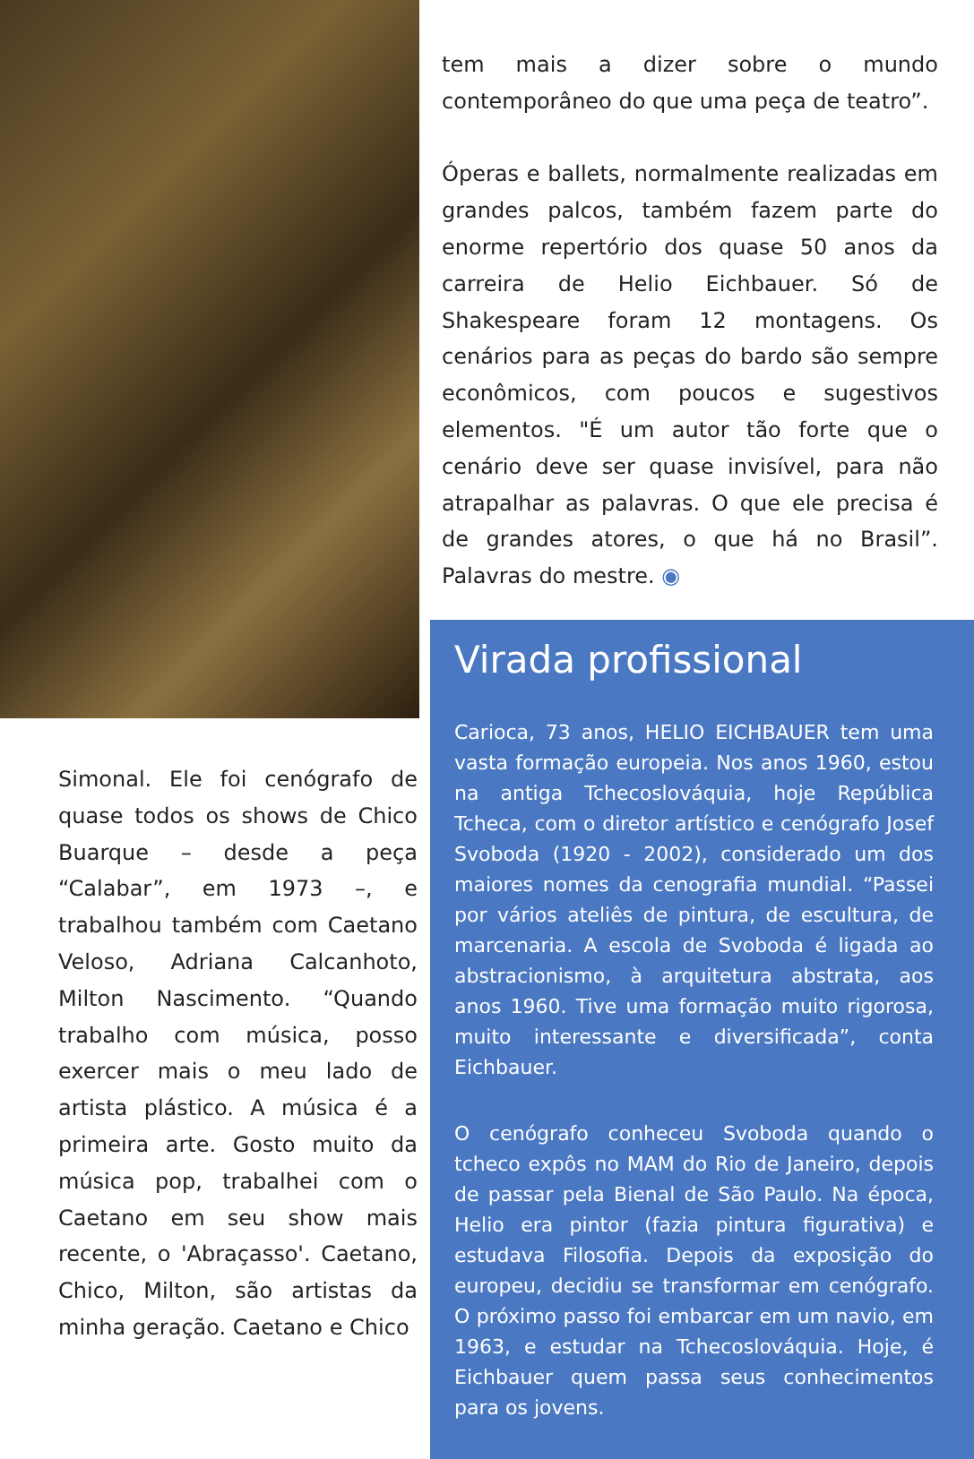Simonal. Ele foi cenógrafo de quase todos os shows de Chico Buarque – desde a peça “Calabar”, em 1973 –, e trabalhou também com Caetano Veloso, Adriana Calcanhoto, Milton Nascimento. “Quando trabalho com música, posso exercer mais o meu lado de artista plástico. A música é a primeira arte. Gosto muito da música pop, trabalhei com o Caetano em seu show mais recente, o 'Abraçasso'. Caetano, Chico, Milton, são artistas da minha geração. Caetano e Chico
tem mais a dizer sobre o mundo contemporâneo do que uma peça de teatro”.
Óperas e ballets, normalmente realizadas em grandes palcos, também fazem parte do enorme repertório dos quase 50 anos da carreira de Helio Eichbauer. Só de Shakespeare foram 12 montagens. Os cenários para as peças do bardo são sempre econômicos, com poucos e sugestivos elementos. "É um autor tão forte que o cenário deve ser quase invisível, para não atrapalhar as palavras. O que ele precisa é de grandes atores, o que há no Brasil”. Palavras do mestre. ◉
Virada profissional
Carioca, 73 anos, HELIO EICHBAUER tem uma vasta formação europeia. Nos anos 1960, estou na antiga Tchecoslováquia, hoje República Tcheca, com o diretor artístico e cenógrafo Josef Svoboda (1920 - 2002), considerado um dos maiores nomes da cenografia mundial. “Passei por vários ateliês de pintura, de escultura, de marcenaria. A escola de Svoboda é ligada ao abstracionismo, à arquitetura abstrata, aos anos 1960. Tive uma formação muito rigorosa, muito interessante e diversificada”, conta Eichbauer.
O cenógrafo conheceu Svoboda quando o tcheco expôs no MAM do Rio de Janeiro, depois de passar pela Bienal de São Paulo. Na época, Helio era pintor (fazia pintura figurativa) e estudava Filosofia. Depois da exposição do europeu, decidiu se transformar em cenógrafo. O próximo passo foi embarcar em um navio, em 1963, e estudar na Tchecoslováquia. Hoje, é Eichbauer quem passa seus conhecimentos para os jovens.